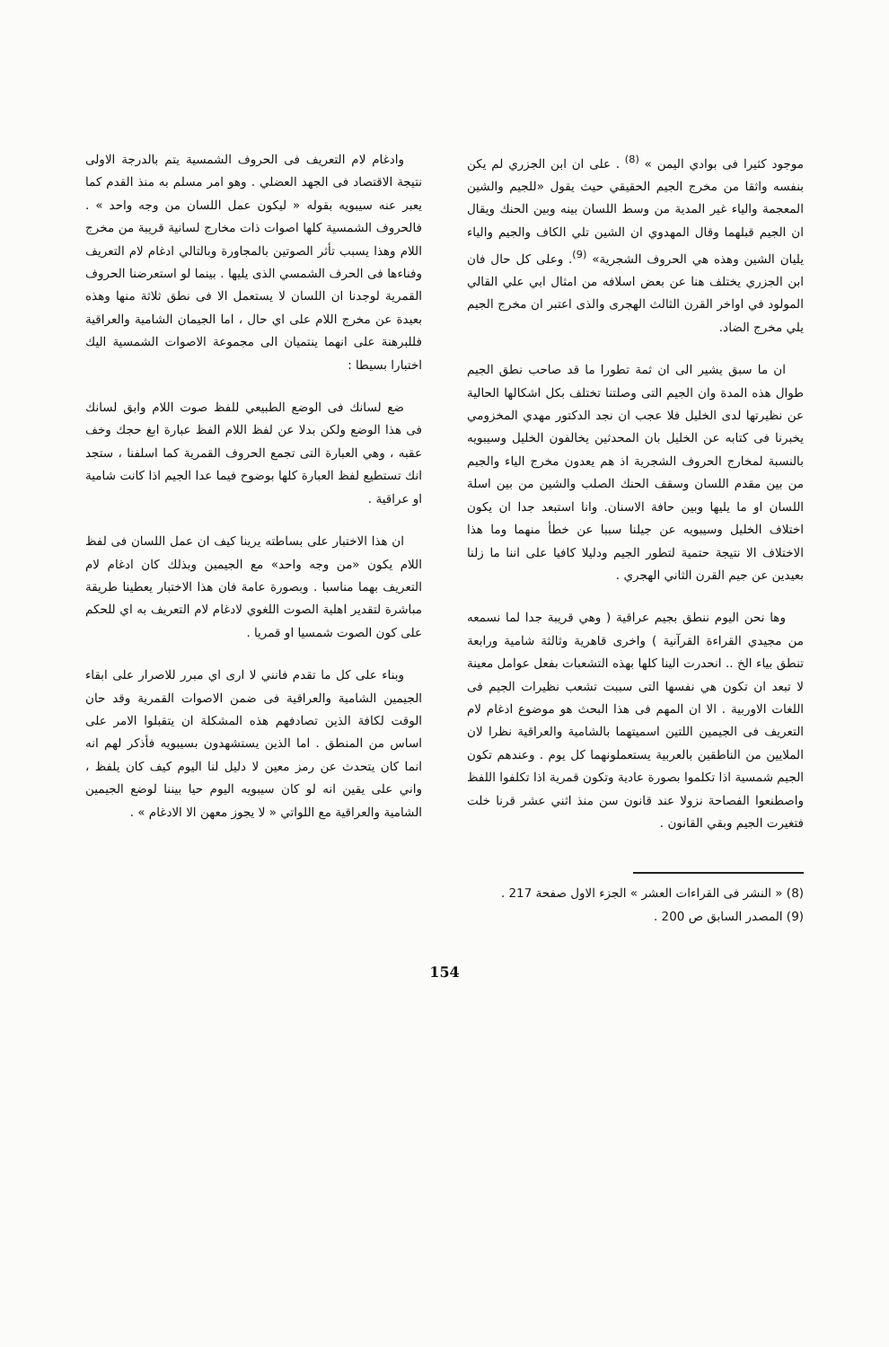موجود كثيرا فى بوادي اليمن » <sup>(8)</sup> . على ان ابن الجزري لم يكن بنفسه واثقا من مخرج الجيم الحقيقي حيث يقول «للجيم والشين المعجمة والياء غير المدية من وسط اللسان بينه وبين الحنك ويقال ان الجيم قبلهما وقال المهدوي ان الشين تلي الكاف والجيم والياء يليان الشين وهذه هي الحروف الشجرية» <sup>(9)</sup>. وعلى كل حال فان ابن الجزري يختلف هنا عن بعض اسلافه من امثال ابي علي القالي المولود في اواخر القرن الثالث الهجرى والذى اعتبر ان مخرج الجيم يلي مخرج الضاد.
ان ما سبق يشير الى ان ثمة تطورا ما قد صاحب نطق الجيم طوال هذه المدة وان الجيم التى وصلتنا تختلف بكل اشكالها الحالية عن نظيرتها لدى الخليل فلا عجب ان نجد الدكتور مهدي المخزومي يخبرنا فى كتابه عن الخليل بان المحدثين يخالفون الخليل وسيبويه بالنسبة لمخارج الحروف الشجرية اذ هم يعدون مخرج الياء والجيم من بين مقدم اللسان وسقف الحنك الصلب والشين من بين اسلة اللسان او ما يليها وبين حافة الاسنان. وانا استبعد جدا ان يكون اختلاف الخليل وسيبويه عن جيلنا سببا عن خطأ منهما وما هذا الاختلاف الا نتيجة حتمية لتطور الجيم ودليلا كافيا على اننا ما زلنا بعيدين عن جيم القرن الثاني الهجري .
وها نحن اليوم ننطق بجيم عراقية ( وهي قريبة جدا لما نسمعه من مجيدي القراءة القرآنية ) واخرى قاهرية وثالثة شامية ورابعة تنطق بياء الخ .. انحدرت الينا كلها بهذه التشعبات بفعل عوامل معينة لا تبعد ان تكون هي نفسها التى سببت تشعب نظيرات الجيم فى اللغات الاوربية . الا ان المهم فى هذا البحث هو موضوع ادغام لام التعريف فى الجيمين اللتين اسميتهما بالشامية والعراقية نظرا لان الملايين من الناطقين بالعربية يستعملونهما كل يوم . وعندهم تكون الجيم شمسية اذا تكلموا بصورة عادية وتكون قمرية اذا تكلفوا اللفظ واصطنعوا الفصاحة نزولا عند قانون سن منذ اثني عشر قرنا خلت فتغيرت الجيم وبقي القانون .
وادغام لام التعريف فى الحروف الشمسية يتم بالدرجة الاولى نتيجة الاقتصاد فى الجهد العضلي . وهو امر مسلم به منذ القدم كما يعبر عنه سيبويه بقوله « ليكون عمل اللسان من وجه واحد » . فالحروف الشمسية كلها اصوات ذات مخارج لسانية قريبة من مخرج اللام وهذا يسبب تأثر الصوتين بالمجاورة وبالتالي ادغام لام التعريف وفناءها فى الحرف الشمسي الذى يليها . بينما لو استعرضنا الحروف القمرية لوجدنا ان اللسان لا يستعمل الا فى نطق ثلاثة منها وهذه بعيدة عن مخرج اللام على اي حال ، اما الجيمان الشامية والعراقية فللبرهنة على انهما ينتميان الى مجموعة الاصوات الشمسية اليك اختبارا بسيطا :
ضع لسانك فى الوضع الطبيعي للفظ صوت اللام وابق لسانك فى هذا الوضع ولكن بدلا عن لفظ اللام الفظ عبارة ابغ حجك وخف عقبه ، وهي العبارة التى تجمع الحروف القمرية كما اسلفنا ، ستجد انك تستطيع لفظ العبارة كلها بوضوح فيما عدا الجيم اذا كانت شامية او عراقية .
ان هذا الاختبار على بساطته يرينا كيف ان عمل اللسان فى لفظ اللام يكون «من وجه واحد» مع الجيمين وبذلك كان ادغام لام التعريف بهما مناسبا . وبصورة عامة فان هذا الاختبار يعطينا طريقة مباشرة لتقدير اهلية الصوت اللغوي لادغام لام التعريف به اي للحكم على كون الصوت شمسيا او قمريا .
وبناء على كل ما تقدم فانني لا ارى اي مبرر للاصرار على ابقاء الجيمين الشامية والعراقية فى ضمن الاصوات القمرية وقد حان الوقت لكافة الذين تصادفهم هذه المشكلة ان يتقبلوا الامر على اساس من المنطق . اما الذين يستشهدون بسيبويه فأذكر لهم انه انما كان يتحدث عن رمز معين لا دليل لنا اليوم كيف كان يلفظ ، واني على يقين انه لو كان سيبويه اليوم حيا بيننا لوضع الجيمين الشامية والعراقية مع اللواتي « لا يجوز معهن الا الادغام » .
(8) « النشر فى القراءات العشر » الجزء الاول صفحة 217 .
(9) المصدر السابق ص 200 .
154